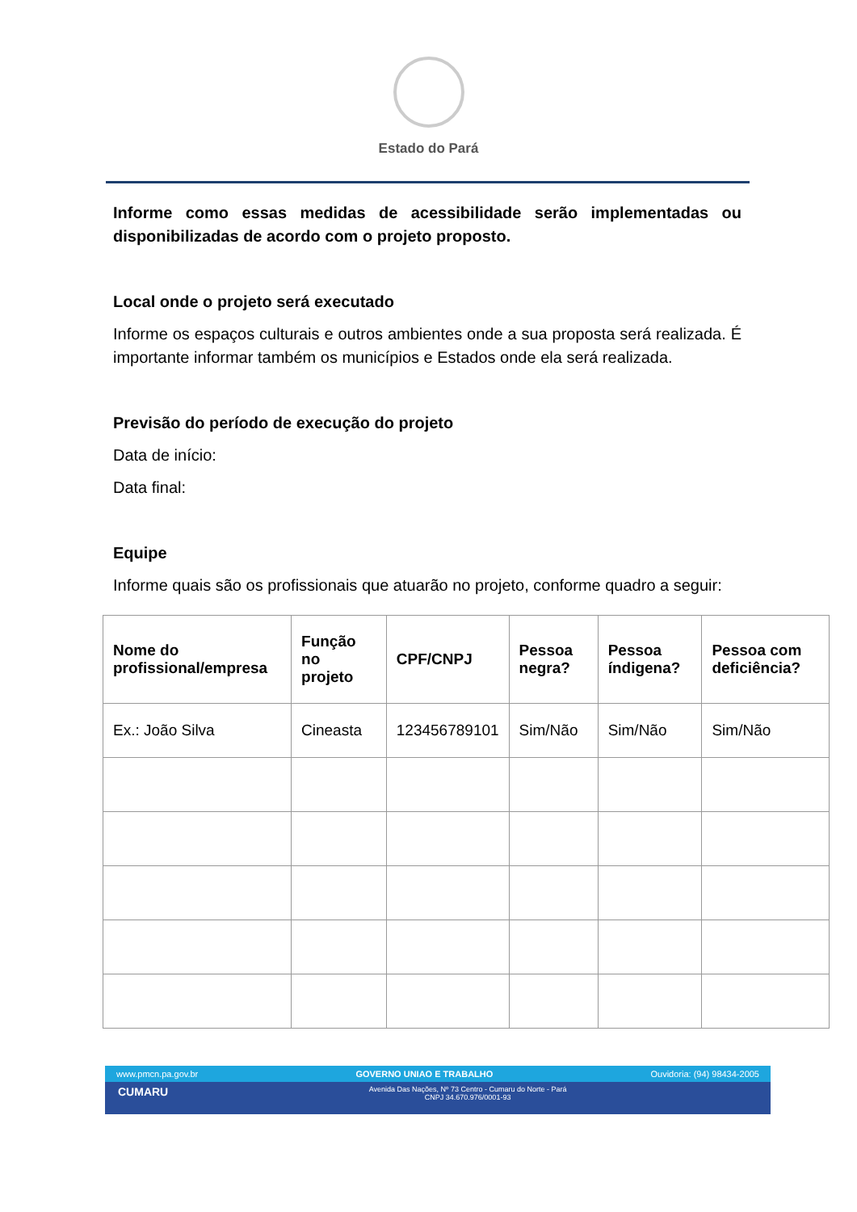Estado do Pará
Informe como essas medidas de acessibilidade serão implementadas ou disponibilizadas de acordo com o projeto proposto.
Local onde o projeto será executado
Informe os espaços culturais e outros ambientes onde a sua proposta será realizada. É importante informar também os municípios e Estados onde ela será realizada.
Previsão do período de execução do projeto
Data de início:
Data final:
Equipe
Informe quais são os profissionais que atuarão no projeto, conforme quadro a seguir:
| Nome do profissional/empresa | Função no projeto | CPF/CNPJ | Pessoa negra? | Pessoa índigena? | Pessoa com deficiência? |
| --- | --- | --- | --- | --- | --- |
| Ex.: João Silva | Cineasta | 123456789101 | Sim/Não | Sim/Não | Sim/Não |
www.pmcn.pa.gov.br GOVERNO UNIAO E TRABALHO Ouvidoria: (94) 98434-2005
CUMARU Avenida Das Nações, Nº 73 Centro - Cumaru do Norte - Pará
CNPJ 34.670.976/0001-93